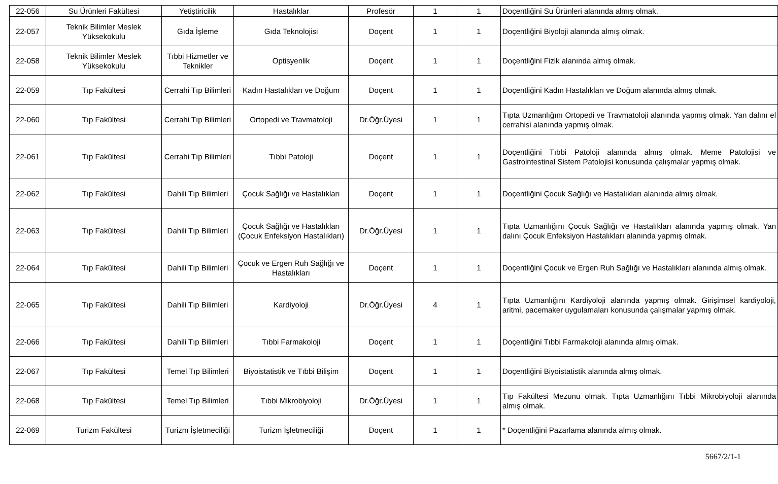| 22-056 | Su Ürünleri Fakültesi | Yetiştiricilik | Hastalıklar | Profesör | 1 | 1 | Doçentliğini Su Ürünleri alanında almış olmak. |
| 22-057 | Teknik Bilimler Meslek Yüksekokulu | Gıda İşleme | Gıda Teknolojisi | Doçent | 1 | 1 | Doçentliğini Biyoloji alanında almış olmak. |
| 22-058 | Teknik Bilimler Meslek Yüksekokulu | Tıbbi Hizmetler ve Teknikler | Optisyenlik | Doçent | 1 | 1 | Doçentliğini Fizik alanında almış olmak. |
| 22-059 | Tıp Fakültesi | Cerrahi Tıp Bilimleri | Kadın Hastalıkları ve Doğum | Doçent | 1 | 1 | Doçentliğini Kadın Hastalıkları ve Doğum alanında almış olmak. |
| 22-060 | Tıp Fakültesi | Cerrahi Tıp Bilimleri | Ortopedi ve Travmatoloji | Dr.Öğr.Üyesi | 1 | 1 | Tıpta Uzmanlığını Ortopedi ve Travmatoloji alanında yapmış olmak. Yan dalını el cerrahisi alanında yapmış olmak. |
| 22-061 | Tıp Fakültesi | Cerrahi Tıp Bilimleri | Tıbbi Patoloji | Doçent | 1 | 1 | Doçentliğini Tıbbi Patoloji alanında almış olmak. Meme Patolojisi ve Gastrointestinal Sistem Patolojisi konusunda çalışmalar yapmış olmak. |
| 22-062 | Tıp Fakültesi | Dahili Tıp Bilimleri | Çocuk Sağlığı ve Hastalıkları | Doçent | 1 | 1 | Doçentliğini Çocuk Sağlığı ve Hastalıkları alanında almış olmak. |
| 22-063 | Tıp Fakültesi | Dahili Tıp Bilimleri | Çocuk Sağlığı ve Hastalıkları (Çocuk Enfeksiyon Hastalıkları) | Dr.Öğr.Üyesi | 1 | 1 | Tıpta Uzmanlığını Çocuk Sağlığı ve Hastalıkları alanında yapmış olmak. Yan dalını Çocuk Enfeksiyon Hastalıkları alanında yapmış olmak. |
| 22-064 | Tıp Fakültesi | Dahili Tıp Bilimleri | Çocuk ve Ergen Ruh Sağlığı ve Hastalıkları | Doçent | 1 | 1 | Doçentliğini Çocuk ve Ergen Ruh Sağlığı ve Hastalıkları alanında almış olmak. |
| 22-065 | Tıp Fakültesi | Dahili Tıp Bilimleri | Kardiyoloji | Dr.Öğr.Üyesi | 4 | 1 | Tıpta Uzmanlığını Kardiyoloji alanında yapmış olmak. Girişimsel kardiyoloji, aritmi, pacemaker uygulamaları konusunda çalışmalar yapmış olmak. |
| 22-066 | Tıp Fakültesi | Dahili Tıp Bilimleri | Tıbbi Farmakoloji | Doçent | 1 | 1 | Doçentliğini Tıbbi Farmakoloji alanında almış olmak. |
| 22-067 | Tıp Fakültesi | Temel Tıp Bilimleri | Biyoistatistik ve Tıbbi Bilişim | Doçent | 1 | 1 | Doçentliğini Biyoistatistik alanında almış olmak. |
| 22-068 | Tıp Fakültesi | Temel Tıp Bilimleri | Tıbbi Mikrobiyoloji | Dr.Öğr.Üyesi | 1 | 1 | Tıp Fakültesi Mezunu olmak. Tıpta Uzmanlığını Tıbbi Mikrobiyoloji alanında almış olmak. |
| 22-069 | Turizm Fakültesi | Turizm İşletmeciliği | Turizm İşletmeciliği | Doçent | 1 | 1 | * Doçentliğini Pazarlama alanında almış olmak. |
5667/2/1-1